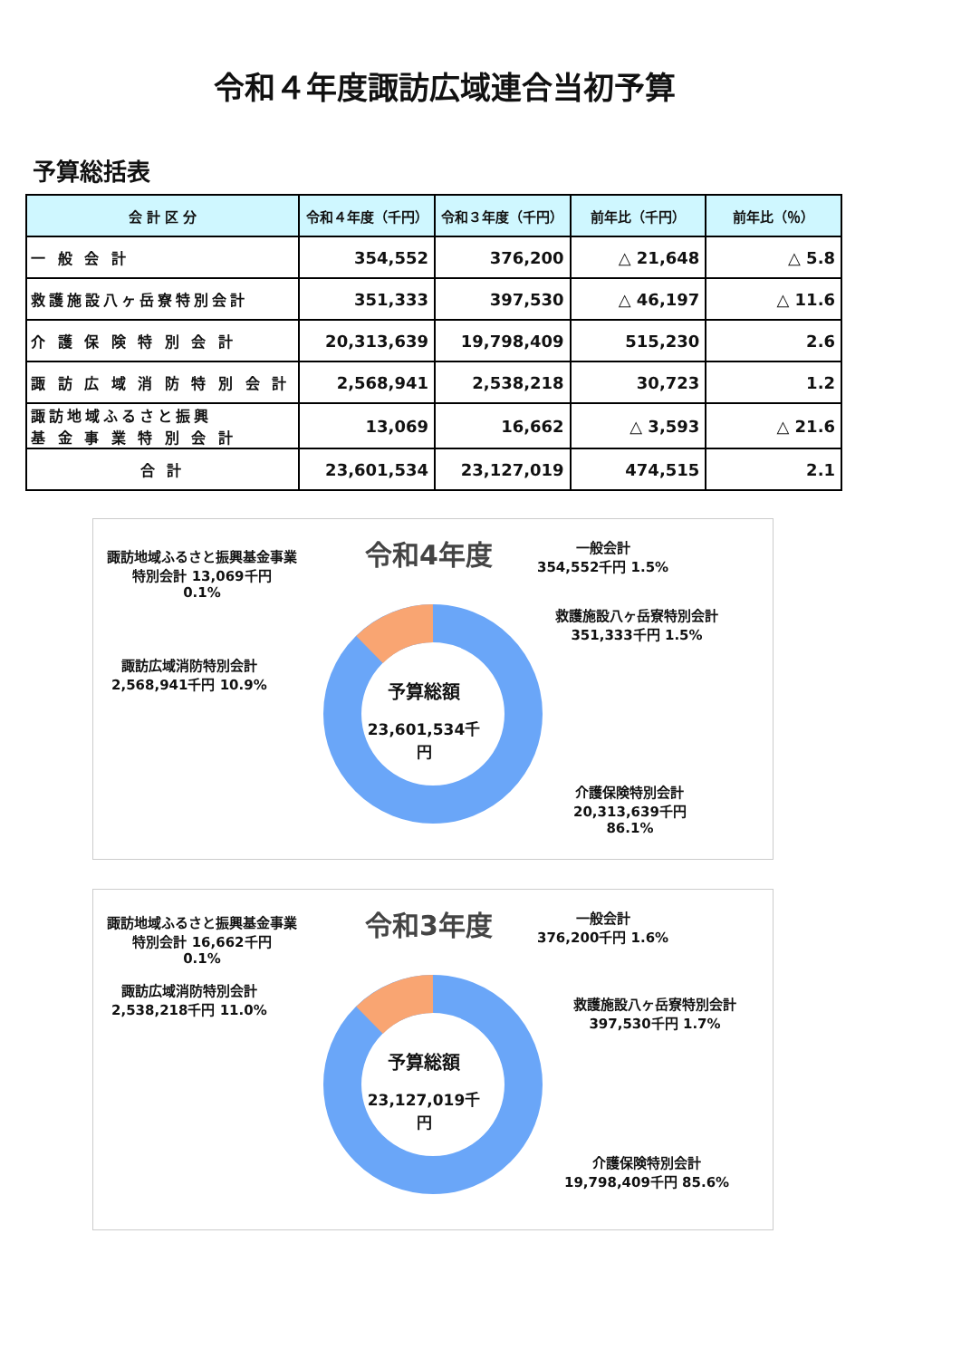令和４年度諏訪広域連合当初予算
予算総括表
| 会 計 区 分 | 令和４年度（千円） | 令和３年度（千円） | 前年比（千円） | 前年比（％） |
| --- | --- | --- | --- | --- |
| 一 般 会 計 | 354,552 | 376,200 | △ 21,648 | △ 5.8 |
| 救護施設八ヶ岳寮特別会計 | 351,333 | 397,530 | △ 46,197 | △ 11.6 |
| 介 護 保 険 特 別 会 計 | 20,313,639 | 19,798,409 | 515,230 | 2.6 |
| 諏 訪 広 域 消 防 特 別 会 計 | 2,568,941 | 2,538,218 | 30,723 | 1.2 |
| 諏訪地域ふるさと振興 基 金 事 業 特 別 会 計 | 13,069 | 16,662 | △ 3,593 | △ 21.6 |
| 合 計 | 23,601,534 | 23,127,019 | 474,515 | 2.1 |
令和4年度
予算総額
23,601,534千円
諏訪地域ふるさと振興基金事業特別会計 13,069千円
0.1%
一般会計
354,552千円 1.5%
救護施設八ヶ岳寮特別会計
351,333千円 1.5%
諏訪広域消防特別会計
2,568,941千円 10.9%
介護保険特別会計
20,313,639千円
86.1%
令和3年度
予算総額
23,127,019千円
諏訪地域ふるさと振興基金事業特別会計 16,662千円
0.1%
一般会計
376,200千円 1.6%
諏訪広域消防特別会計
2,538,218千円 11.0%
救護施設八ヶ岳寮特別会計
397,530千円 1.7%
介護保険特別会計
19,798,409千円 85.6%